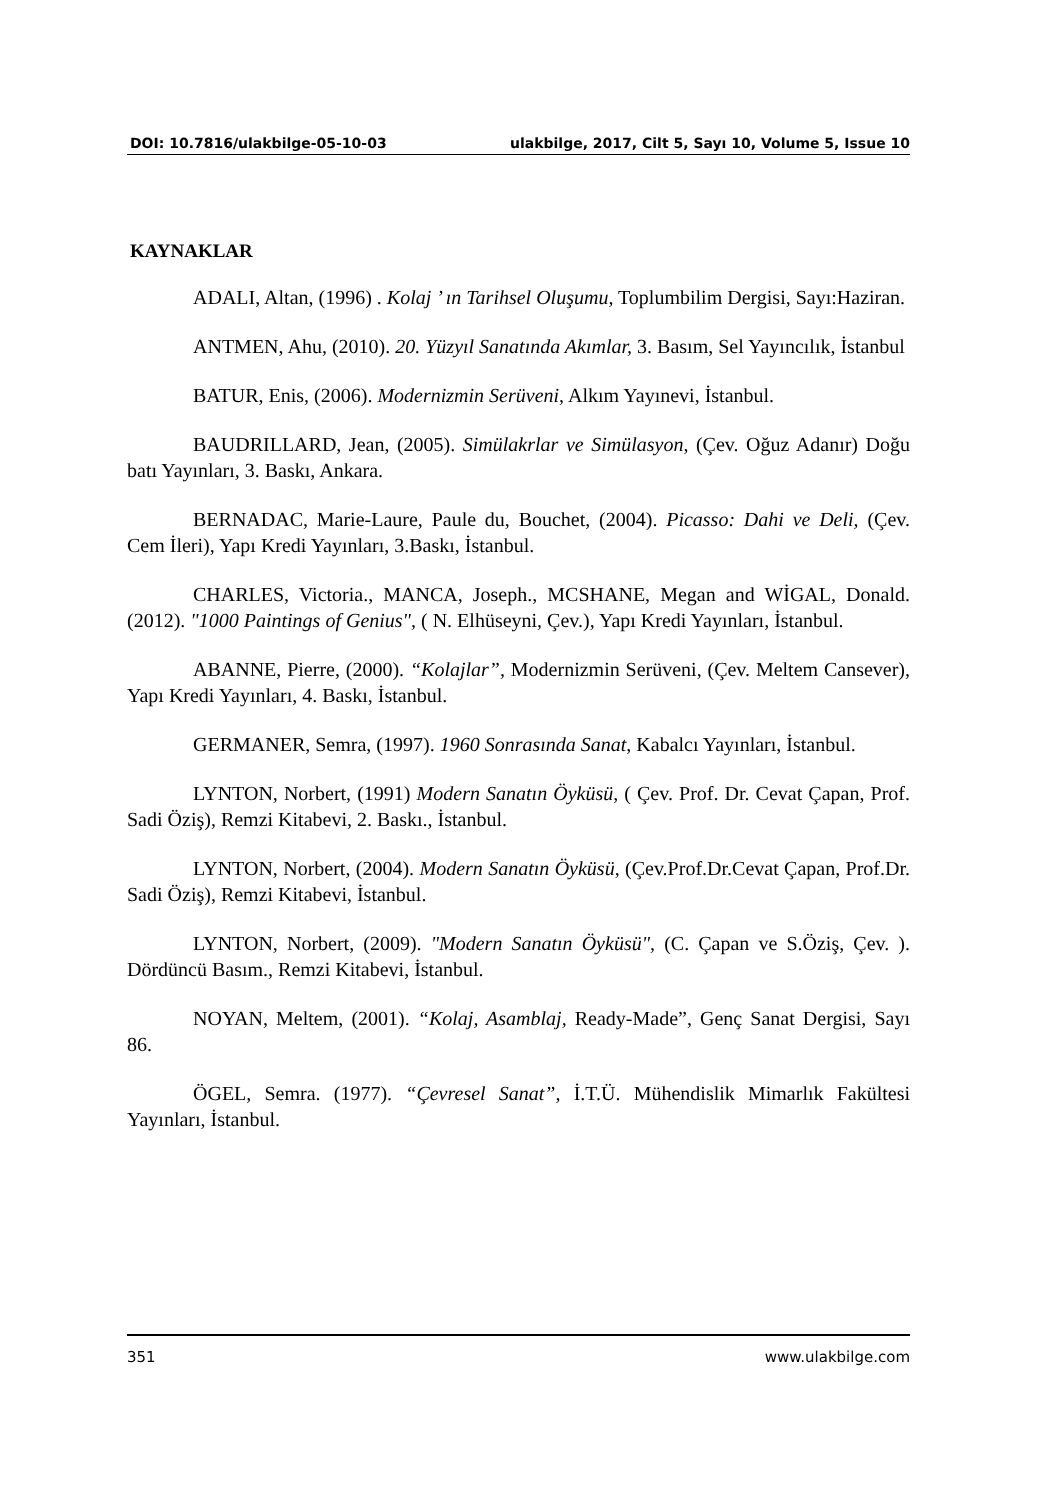DOI: 10.7816/ulakbilge-05-10-03 ulakbilge, 2017, Cilt 5, Sayı 10, Volume 5, Issue 10
KAYNAKLAR
ADALI, Altan, (1996) . Kolaj ’ ın Tarihsel Oluşumu, Toplumbilim Dergisi, Sayı:Haziran.
ANTMEN, Ahu, (2010). 20. Yüzyıl Sanatında Akımlar, 3. Basım, Sel Yayıncılık, İstanbul
BATUR, Enis, (2006). Modernizmin Serüveni, Alkım Yayınevi, İstanbul.
BAUDRILLARD, Jean, (2005). Simülakrlar ve Simülasyon, (Çev. Oğuz Adanır) Doğu batı Yayınları, 3. Baskı, Ankara.
BERNADAC, Marie-Laure, Paule du, Bouchet, (2004). Picasso: Dahi ve Deli, (Çev. Cem İleri), Yapı Kredi Yayınları, 3.Baskı, İstanbul.
CHARLES, Victoria., MANCA, Joseph., MCSHANE, Megan and WİGAL, Donald. (2012). "1000 Paintings of Genius", ( N. Elhüseyni, Çev.), Yapı Kredi Yayınları, İstanbul.
ABANNE, Pierre, (2000). “Kolajlar”, Modernizmin Serüveni, (Çev. Meltem Cansever), Yapı Kredi Yayınları, 4. Baskı, İstanbul.
GERMANER, Semra, (1997). 1960 Sonrasında Sanat, Kabalcı Yayınları, İstanbul.
LYNTON, Norbert, (1991) Modern Sanatın Öyküsü, ( Çev. Prof. Dr. Cevat Çapan, Prof. Sadi Öziş), Remzi Kitabevi, 2. Baskı., İstanbul.
LYNTON, Norbert, (2004). Modern Sanatın Öyküsü, (Çev.Prof.Dr.Cevat Çapan, Prof.Dr. Sadi Öziş), Remzi Kitabevi, İstanbul.
LYNTON, Norbert, (2009). "Modern Sanatın Öyküsü", (C. Çapan ve S.Öziş, Çev. ). Dördüncü Basım., Remzi Kitabevi, İstanbul.
NOYAN, Meltem, (2001). “Kolaj, Asamblaj, Ready-Made”, Genç Sanat Dergisi, Sayı 86.
ÖGEL, Semra. (1977). “Çevresel Sanat”, İ.T.Ü. Mühendislik Mimarlık Fakültesi Yayınları, İstanbul.
351 www.ulakbilge.com